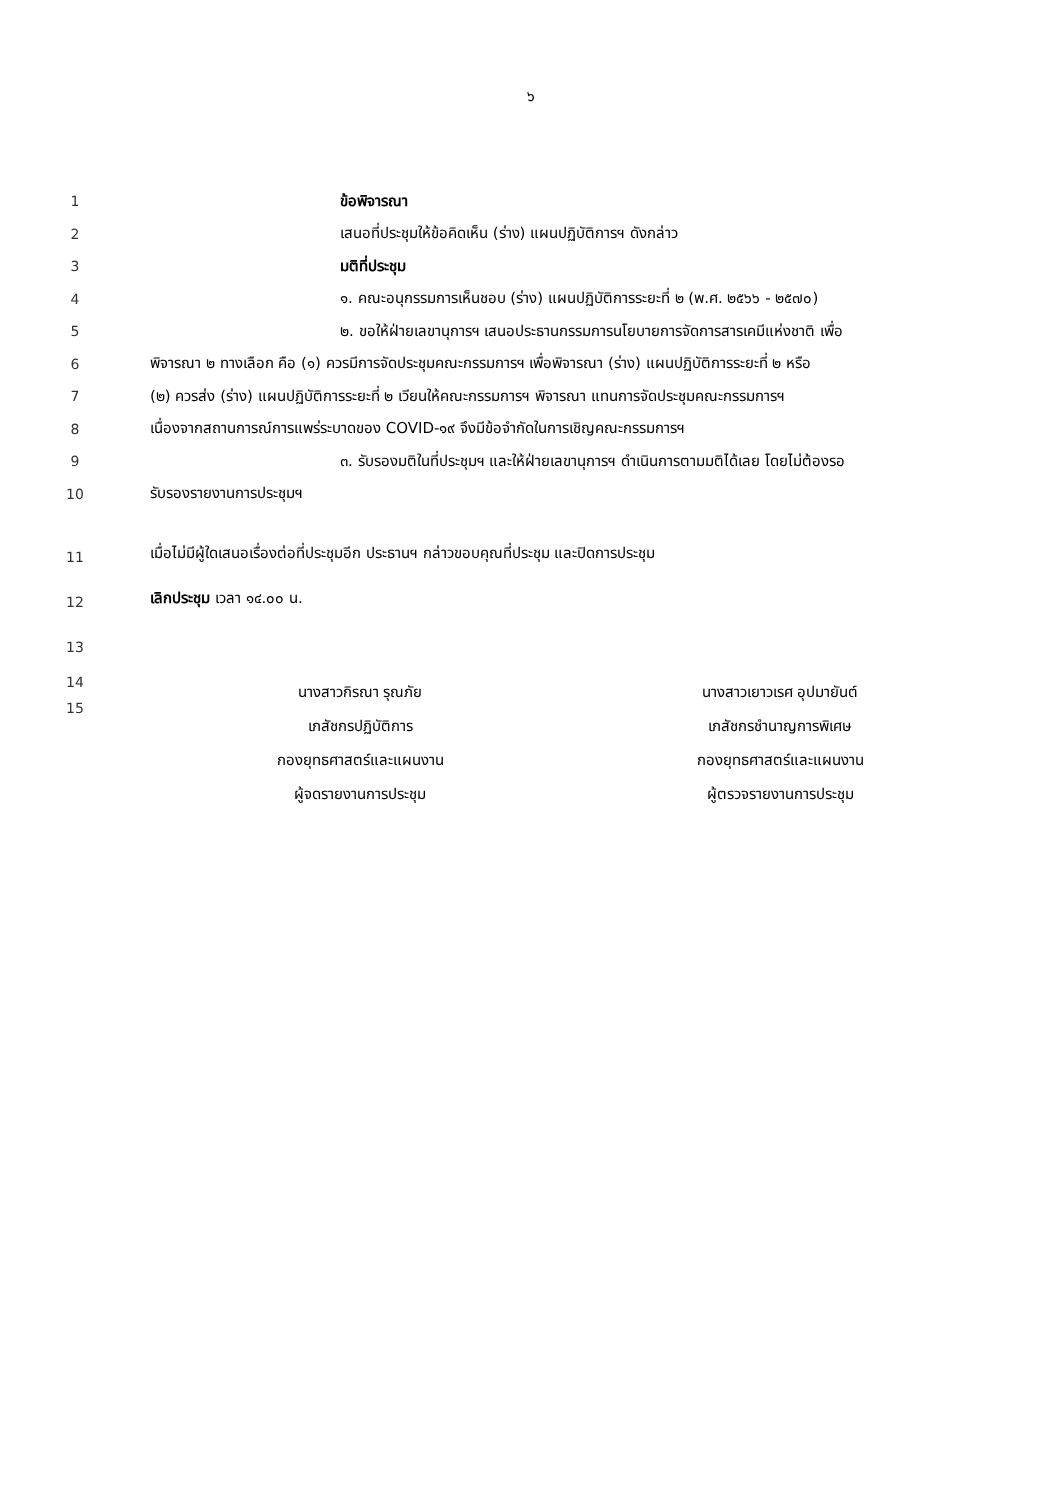๖
1 ข้อพิจารณา
2 เสนอที่ประชุมให้ข้อคิดเห็น (ร่าง) แผนปฏิบัติการฯ ดังกล่าว
3 มติที่ประชุม
4 ๑. คณะอนุกรรมการเห็นชอบ (ร่าง) แผนปฏิบัติการระยะที่ ๒ (พ.ศ. ๒๕๖๖ - ๒๕๗๐)
5 ๒. ขอให้ฝ่ายเลขานุการฯ เสนอประธานกรรมการนโยบายการจัดการสารเคมีแห่งชาติ เพื่อ
6 พิจารณา ๒ ทางเลือก คือ (๑) ควรมีการจัดประชุมคณะกรรมการฯ เพื่อพิจารณา (ร่าง) แผนปฏิบัติการระยะที่ ๒ หรือ
7 (๒) ควรส่ง (ร่าง) แผนปฏิบัติการระยะที่ ๒ เวียนให้คณะกรรมการฯ พิจารณา แทนการจัดประชุมคณะกรรมการฯ
8 เนื่องจากสถานการณ์การแพร่ระบาดของ COVID-๑๙ จึงมีข้อจำกัดในการเชิญคณะกรรมการฯ
9 ๓. รับรองมติในที่ประชุมฯ และให้ฝ่ายเลขานุการฯ ดำเนินการตามมติได้เลย โดยไม่ต้องรอ
10 รับรองรายงานการประชุมฯ
11 เมื่อไม่มีผู้ใดเสนอเรื่องต่อที่ประชุมอีก ประธานฯ กล่าวขอบคุณที่ประชุม และปิดการประชุม
12 เลิกประชุม เวลา ๑๔.๐๐ น.
13
14
15
นางสาวกิรณา รุณภัย
เภสัชกรปฏิบัติการ
กองยุทธศาสตร์และแผนงาน
ผู้จดรายงานการประชุม
นางสาวเยาวเรศ อุปมายันต์
เภสัชกรชำนาญการพิเศษ
กองยุทธศาสตร์และแผนงาน
ผู้ตรวจรายงานการประชุม